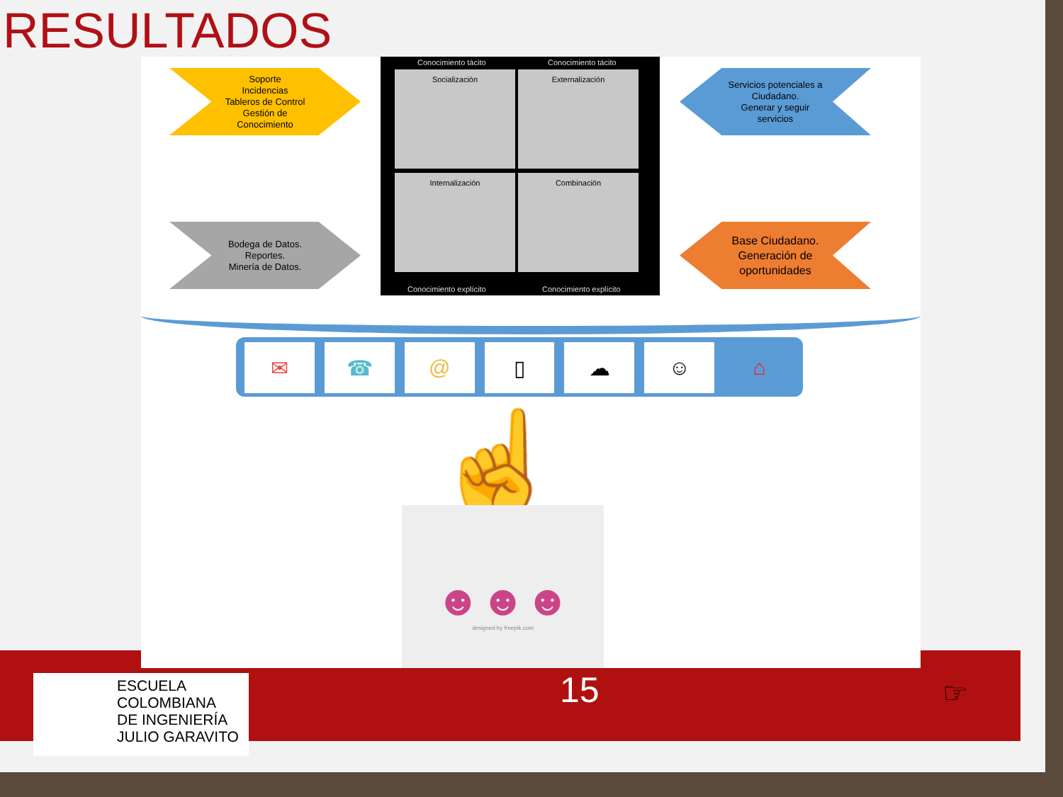RESULTADOS
Soporte
Incidencias
Tableros de Control
Gestión de
Conocimiento
Servicios potenciales a
Ciudadano.
Generar y seguir
servicios
Bodega de Datos.
Reportes.
Minería de Datos.
Base Ciudadano.
Generación de
oportunidades
Conocimiento tácito Conocimiento tácito
Socialización Externalización
Internalización Combinación
Conocimiento explícito Conocimiento explícito
✉ ☎ @ ▯ ☁ ☺ ⌂
☝
☻☻☻
designed by freepik.com
ESCUELA
COLOMBIANA
DE INGENIERÍA
JULIO GARAVITO
15 ☞